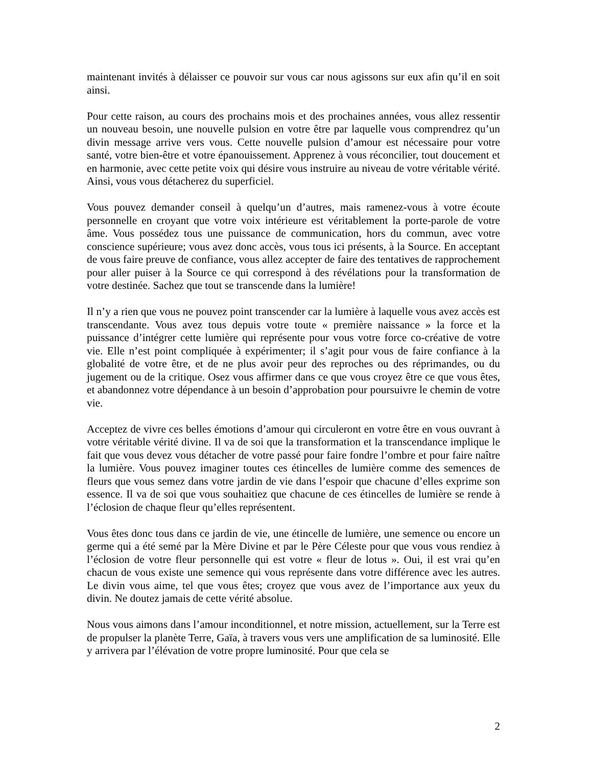maintenant invités à délaisser ce pouvoir sur vous car nous agissons sur eux afin qu’il en soit ainsi.
Pour cette raison, au cours des prochains mois et des prochaines années, vous allez ressentir un nouveau besoin, une nouvelle pulsion en votre être par laquelle vous comprendrez qu’un divin message arrive vers vous. Cette nouvelle pulsion d’amour est nécessaire pour votre santé, votre bien-être et votre épanouissement. Apprenez à vous réconcilier, tout doucement et en harmonie, avec cette petite voix qui désire vous instruire au niveau de votre véritable vérité. Ainsi, vous vous détacherez du superficiel.
Vous pouvez demander conseil à quelqu’un d’autres, mais ramenez-vous à votre écoute personnelle en croyant que votre voix intérieure est véritablement la porte-parole de votre âme. Vous possédez tous une puissance de communication, hors du commun, avec votre conscience supérieure; vous avez donc accès, vous tous ici présents, à la Source. En acceptant de vous faire preuve de confiance, vous allez accepter de faire des tentatives de rapprochement pour aller puiser à la Source ce qui correspond à des révélations pour la transformation de votre destinée. Sachez que tout se transcende dans la lumière!
Il n’y a rien que vous ne pouvez point transcender car la lumière à laquelle vous avez accès est transcendante. Vous avez tous depuis votre toute « première naissance » la force et la puissance d’intégrer cette lumière qui représente pour vous votre force co-créative de votre vie. Elle n’est point compliquée à expérimenter; il s’agit pour vous de faire confiance à la globalité de votre être, et de ne plus avoir peur des reproches ou des réprimandes, ou du jugement ou de la critique. Osez vous affirmer dans ce que vous croyez être ce que vous êtes, et abandonnez votre dépendance à un besoin d’approbation pour poursuivre le chemin de votre vie.
Acceptez de vivre ces belles émotions d’amour qui circuleront en votre être en vous ouvrant à votre véritable vérité divine. Il va de soi que la transformation et la transcendance implique le fait que vous devez vous détacher de votre passé pour faire fondre l’ombre et pour faire naître la lumière. Vous pouvez imaginer toutes ces étincelles de lumière comme des semences de fleurs que vous semez dans votre jardin de vie dans l’espoir que chacune d’elles exprime son essence. Il va de soi que vous souhaitiez que chacune de ces étincelles de lumière se rende à l’éclosion de chaque fleur qu’elles représentent.
Vous êtes donc tous dans ce jardin de vie, une étincelle de lumière, une semence ou encore un germe qui a été semé par la Mère Divine et par le Père Céleste pour que vous vous rendiez à l’éclosion de votre fleur personnelle qui est votre « fleur de lotus ». Oui, il est vrai qu’en chacun de vous existe une semence qui vous représente dans votre différence avec les autres. Le divin vous aime, tel que vous êtes; croyez que vous avez de l’importance aux yeux du divin. Ne doutez jamais de cette vérité absolue.
Nous vous aimons dans l’amour inconditionnel, et notre mission, actuellement, sur la Terre est de propulser la planète Terre, Gaïa, à travers vous vers une amplification de sa luminosité. Elle y arrivera par l’élévation de votre propre luminosité. Pour que cela se
2